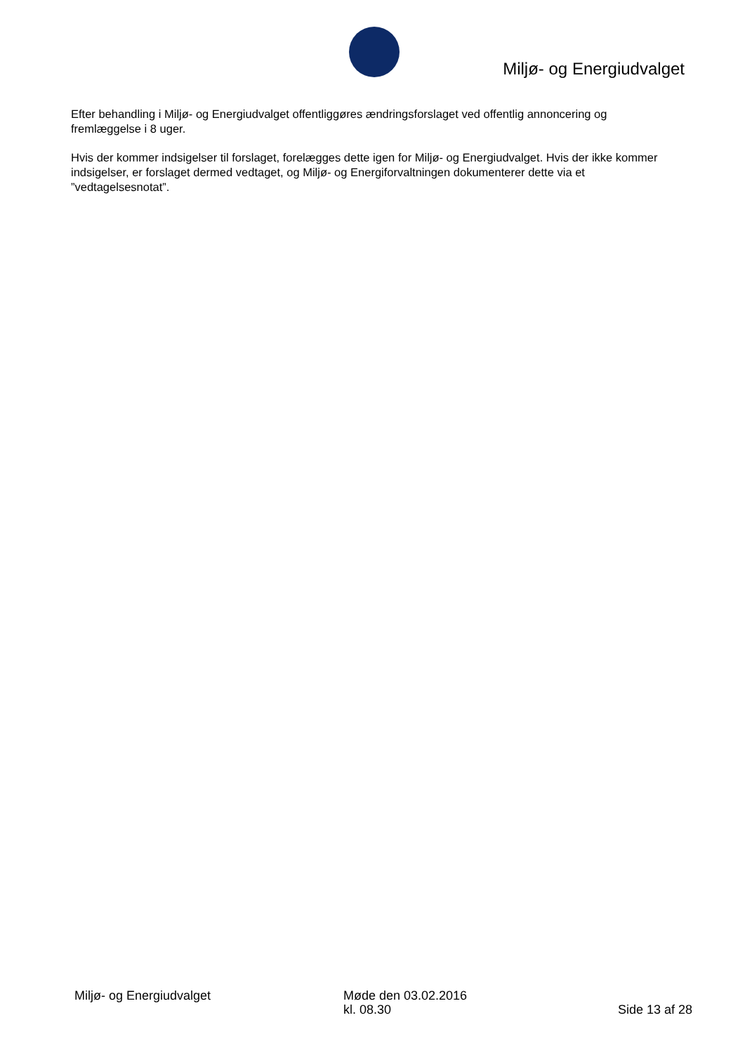Miljø- og Energiudvalget
Efter behandling i Miljø- og Energiudvalget offentliggøres ændringsforslaget ved offentlig annoncering og fremlæggelse i 8 uger.
Hvis der kommer indsigelser til forslaget, forelægges dette igen for Miljø- og Energiudvalget. Hvis der ikke kommer indsigelser, er forslaget dermed vedtaget, og Miljø- og Energiforvaltningen dokumenterer dette via et ”vedtagelsesnotat”.
Miljø- og Energiudvalget Møde den 03.02.2016
kl. 08.30
Side 13 af 28